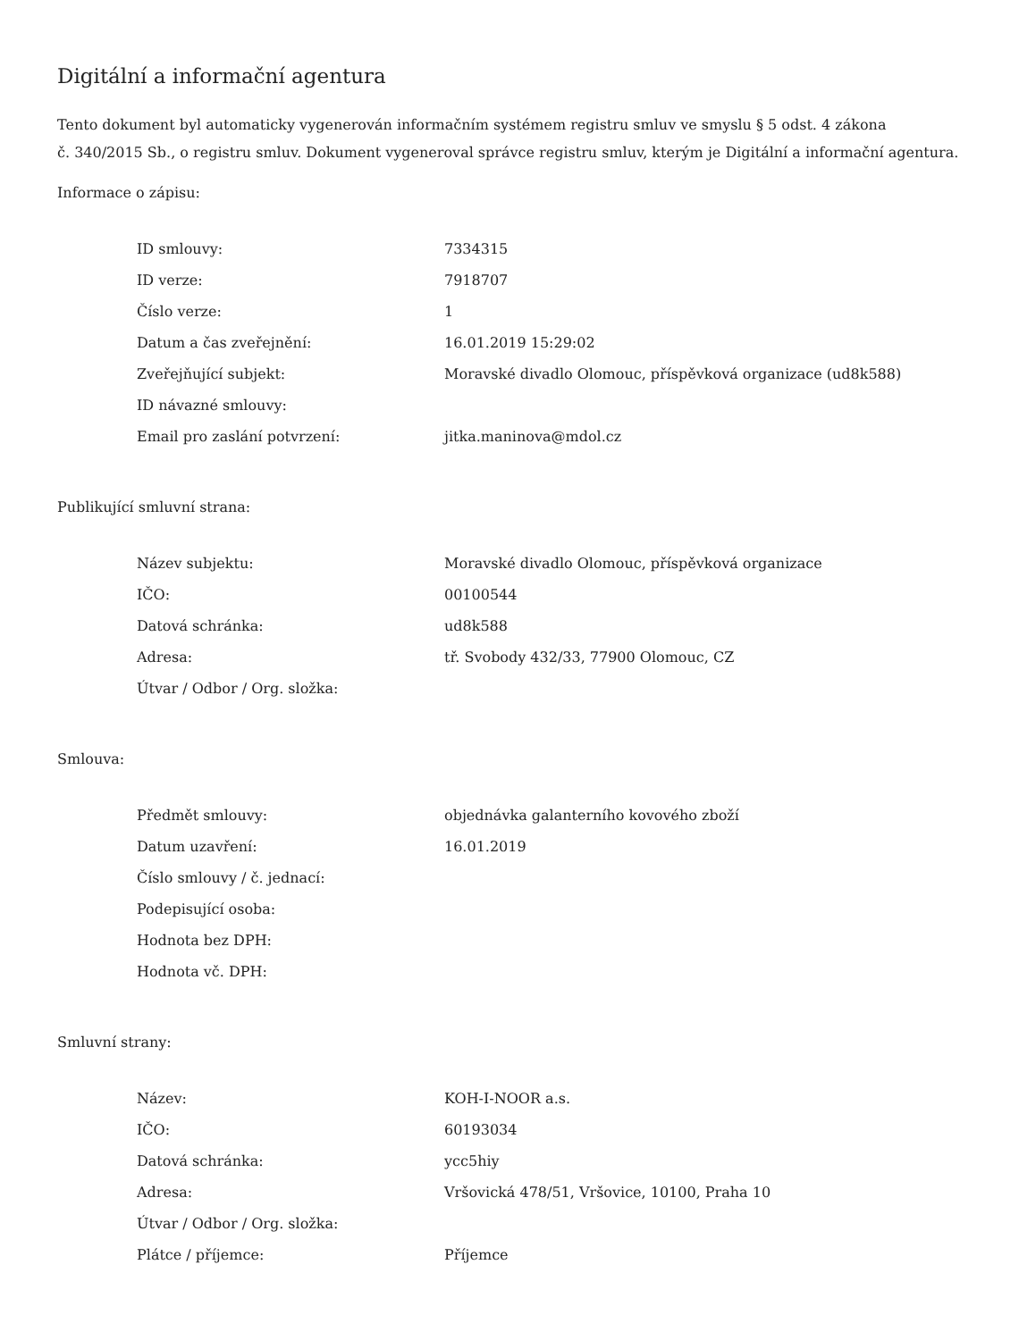Digitální a informační agentura
Tento dokument byl automaticky vygenerován informačním systémem registru smluv ve smyslu § 5 odst. 4 zákona
č. 340/2015 Sb., o registru smluv. Dokument vygeneroval správce registru smluv, kterým je Digitální a informační agentura.
Informace o zápisu:
| ID smlouvy: | 7334315 |
| ID verze: | 7918707 |
| Číslo verze: | 1 |
| Datum a čas zveřejnění: | 16.01.2019 15:29:02 |
| Zveřejňující subjekt: | Moravské divadlo Olomouc, příspěvková organizace (ud8k588) |
| ID návazné smlouvy: | |
| Email pro zaslání potvrzení: | jitka.maninova@mdol.cz |
Publikující smluvní strana:
| Název subjektu: | Moravské divadlo Olomouc, příspěvková organizace |
| IČO: | 00100544 |
| Datová schránka: | ud8k588 |
| Adresa: | tř. Svobody 432/33, 77900 Olomouc, CZ |
| Útvar / Odbor / Org. složka: | |
Smlouva:
| Předmět smlouvy: | objednávka galanterního kovového zboží |
| Datum uzavření: | 16.01.2019 |
| Číslo smlouvy / č. jednací: | |
| Podepisující osoba: | |
| Hodnota bez DPH: | |
| Hodnota vč. DPH: | |
Smluvní strany:
| Název: | KOH-I-NOOR a.s. |
| IČO: | 60193034 |
| Datová schránka: | ycc5hiy |
| Adresa: | Vršovická 478/51, Vršovice, 10100, Praha 10 |
| Útvar / Odbor / Org. složka: | |
| Plátce / příjemce: | Příjemce |